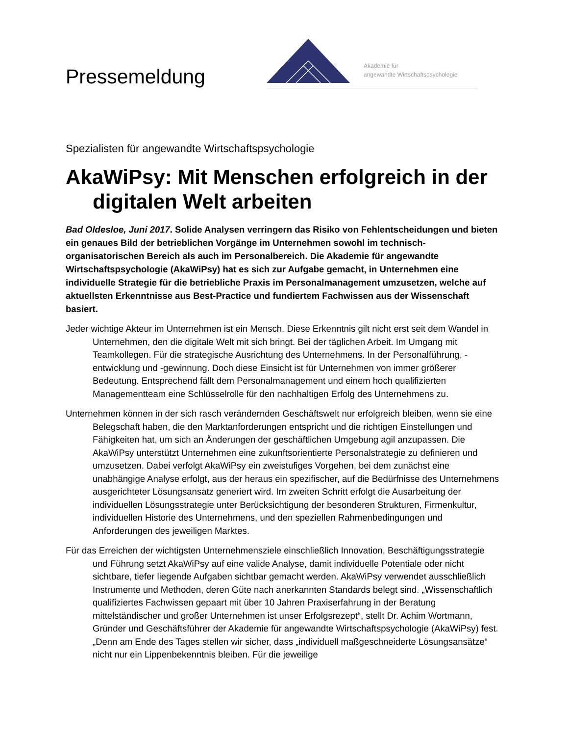Pressemeldung
Akademie für
angewandte Wirtschaftspsychologie
Spezialisten für angewandte Wirtschaftspsychologie
AkaWiPsy: Mit Menschen erfolgreich in der digitalen Welt arbeiten
Bad Oldesloe, Juni 2017. Solide Analysen verringern das Risiko von Fehlentscheidungen und bieten ein genaues Bild der betrieblichen Vorgänge im Unternehmen sowohl im technisch-organisatorischen Bereich als auch im Personalbereich. Die Akademie für angewandte Wirtschaftspsychologie (AkaWiPsy) hat es sich zur Aufgabe gemacht, in Unternehmen eine individuelle Strategie für die betriebliche Praxis im Personalmanagement umzusetzen, welche auf aktuellsten Erkenntnisse aus Best-Practice und fundiertem Fachwissen aus der Wissenschaft basiert.
Jeder wichtige Akteur im Unternehmen ist ein Mensch. Diese Erkenntnis gilt nicht erst seit dem Wandel in Unternehmen, den die digitale Welt mit sich bringt. Bei der täglichen Arbeit. Im Umgang mit Teamkollegen. Für die strategische Ausrichtung des Unternehmens. In der Personalführung, -entwicklung und -gewinnung. Doch diese Einsicht ist für Unternehmen von immer größerer Bedeutung. Entsprechend fällt dem Personalmanagement und einem hoch qualifizierten Managementteam eine Schlüsselrolle für den nachhaltigen Erfolg des Unternehmens zu.
Unternehmen können in der sich rasch verändernden Geschäftswelt nur erfolgreich bleiben, wenn sie eine Belegschaft haben, die den Marktanforderungen entspricht und die richtigen Einstellungen und Fähigkeiten hat, um sich an Änderungen der geschäftlichen Umgebung agil anzupassen. Die AkaWiPsy unterstützt Unternehmen eine zukunftsorientierte Personalstrategie zu definieren und umzusetzen. Dabei verfolgt AkaWiPsy ein zweistufiges Vorgehen, bei dem zunächst eine unabhängige Analyse erfolgt, aus der heraus ein spezifischer, auf die Bedürfnisse des Unternehmens ausgerichteter Lösungsansatz generiert wird. Im zweiten Schritt erfolgt die Ausarbeitung der individuellen Lösungsstrategie unter Berücksichtigung der besonderen Strukturen, Firmenkultur, individuellen Historie des Unternehmens, und den speziellen Rahmenbedingungen und Anforderungen des jeweiligen Marktes.
Für das Erreichen der wichtigsten Unternehmensziele einschließlich Innovation, Beschäftigungsstrategie und Führung setzt AkaWiPsy auf eine valide Analyse, damit individuelle Potentiale oder nicht sichtbare, tiefer liegende Aufgaben sichtbar gemacht werden. AkaWiPsy verwendet ausschließlich Instrumente und Methoden, deren Güte nach anerkannten Standards belegt sind. „Wissenschaftlich qualifiziertes Fachwissen gepaart mit über 10 Jahren Praxiserfahrung in der Beratung mittelständischer und großer Unternehmen ist unser Erfolgsrezept“, stellt Dr. Achim Wortmann, Gründer und Geschäftsführer der Akademie für angewandte Wirtschaftspsychologie (AkaWiPsy) fest. „Denn am Ende des Tages stellen wir sicher, dass „individuell maßgeschneiderte Lösungsansätze“ nicht nur ein Lippenbekenntnis bleiben. Für die jeweilige